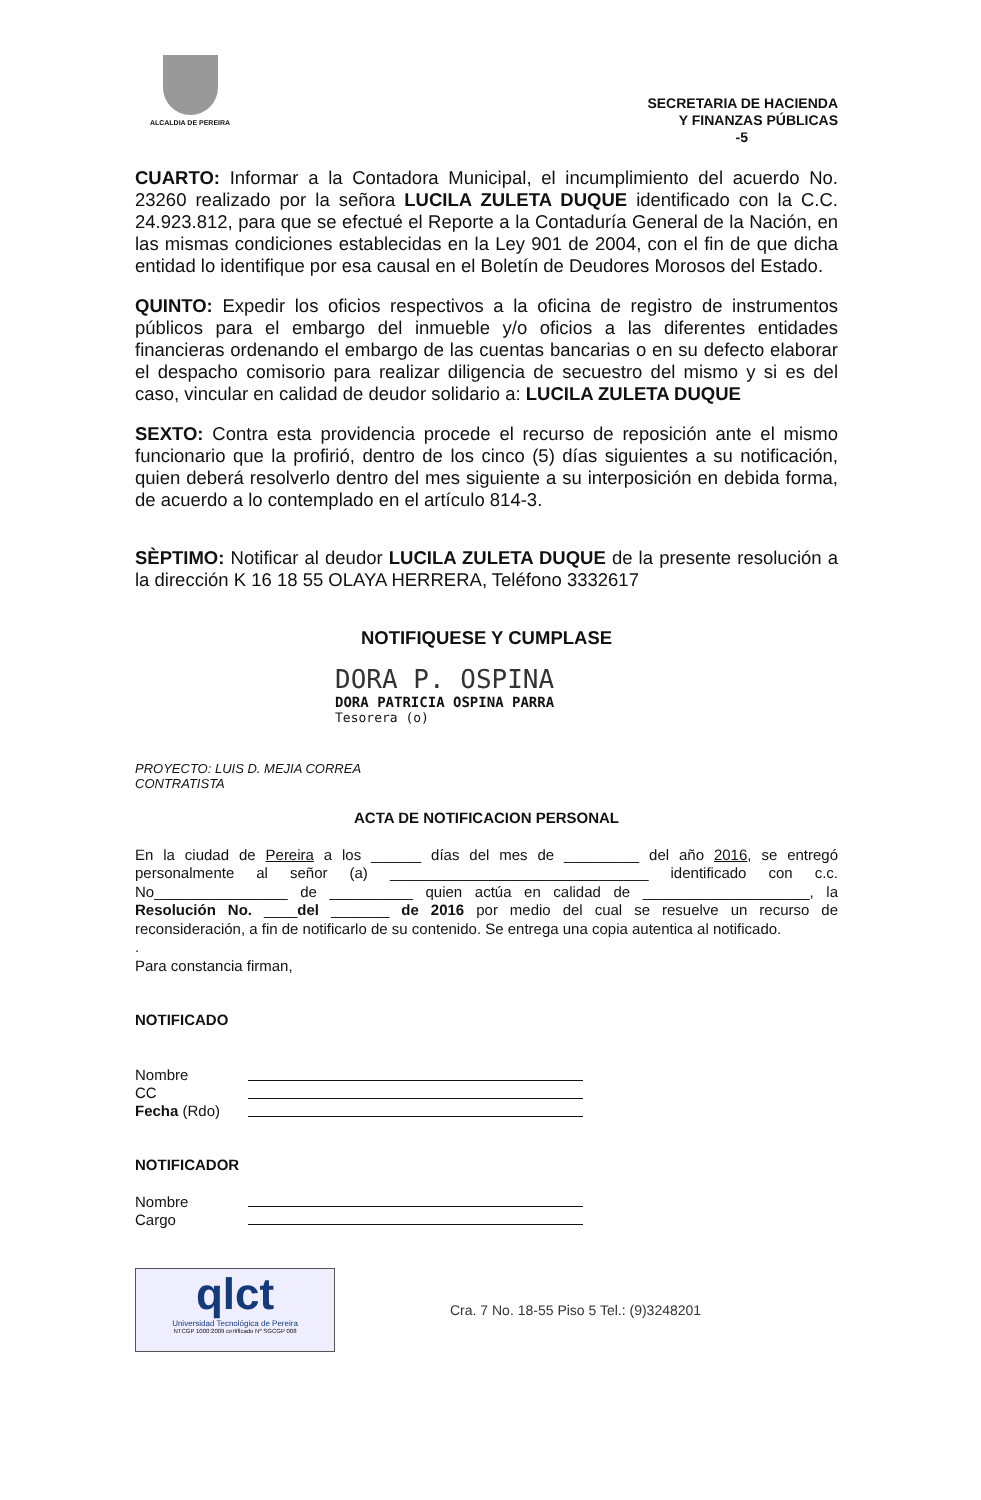ALCALDIA DE PEREIRA
SECRETARIA DE HACIENDA
Y FINANZAS PÚBLICAS
-5
CUARTO: Informar a la Contadora Municipal, el incumplimiento del acuerdo No. 23260 realizado por la señora LUCILA ZULETA DUQUE identificado con la C.C. 24.923.812, para que se efectué el Reporte a la Contaduría General de la Nación, en las mismas condiciones establecidas en la Ley 901 de 2004, con el fin de que dicha entidad lo identifique por esa causal en el Boletín de Deudores Morosos del Estado.
QUINTO: Expedir los oficios respectivos a la oficina de registro de instrumentos públicos para el embargo del inmueble y/o oficios a las diferentes entidades financieras ordenando el embargo de las cuentas bancarias o en su defecto elaborar el despacho comisorio para realizar diligencia de secuestro del mismo y si es del caso, vincular en calidad de deudor solidario a: LUCILA ZULETA DUQUE
SEXTO: Contra esta providencia procede el recurso de reposición ante el mismo funcionario que la profirió, dentro de los cinco (5) días siguientes a su notificación, quien deberá resolverlo dentro del mes siguiente a su interposición en debida forma, de acuerdo a lo contemplado en el artículo 814-3.
SÈPTIMO: Notificar al deudor LUCILA ZULETA DUQUE de la presente resolución a la dirección K 16 18 55 OLAYA HERRERA, Teléfono 3332617
NOTIFIQUESE Y CUMPLASE
DORA P. OSPINA
DORA PATRICIA OSPINA PARRA
Tesorera (o)
PROYECTO: LUIS D. MEJIA CORREA
CONTRATISTA
ACTA DE NOTIFICACION PERSONAL
En la ciudad de Pereira a los ______ días del mes de _________ del año 2016, se entregó personalmente al señor (a) _______________________________ identificado con c.c. No________________ de __________ quien actúa en calidad de ____________________, la Resolución No. ____del _______ de 2016 por medio del cual se resuelve un recurso de reconsideración, a fin de notificarlo de su contenido. Se entrega una copia autentica al notificado.
.
Para constancia firman,
NOTIFICADO
| Nombre | |
| CC | |
| Fecha (Rdo) | |
NOTIFICADOR
| Nombre | |
| Cargo | |
qlct
Universidad Tecnológica de Pereira
NTCGP 1000:2009 certificado Nº SGCGP 008
Cra. 7 No. 18-55 Piso 5 Tel.: (9)3248201